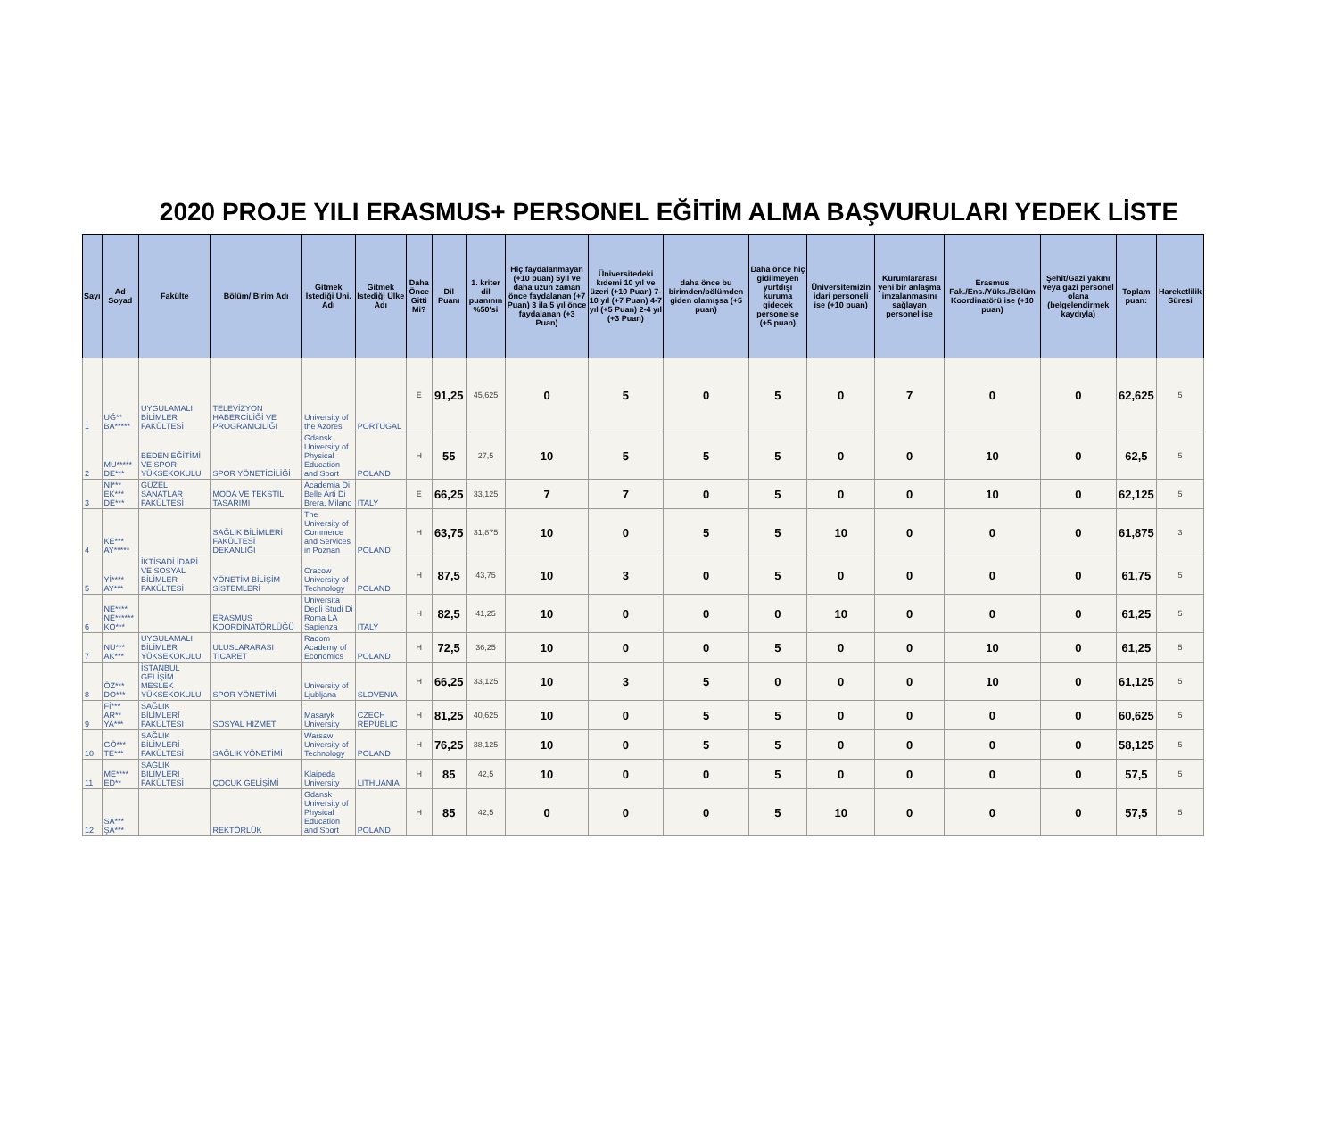2020 PROJE YILI ERASMUS+ PERSONEL EĞİTİM ALMA BAŞVURULARI YEDEK LİSTE
| Sayı | Ad Soyad | Fakülte | Bölüm/ Birim Adı | Gitmek İstediği Üni. Adı | Gitmek İstediği Ülke Adı | Daha Önce Gitti Mi? | Dil Puanı | 1. kriter dil puanının %50'si | Hiç faydalanmayan (+10 puan) 5yıl ve daha uzun zaman önce faydalanan (+7 Puan) 3 ila 5 yıl önce faydalanan (+3 Puan) | Üniversitedeki kıdemi 10 yıl ve üzeri (+10 Puan) 7-10 yıl (+7 Puan) 4-7 yıl (+5 Puan) 2-4 yıl (+3 Puan) | daha önce bu birimden/bölümden giden olamışsa (+5 puan) | Daha önce hiç gidilmeyen yurtdışı kuruma gidecek personelse (+5 puan) | Üniversitemizin idari personeli ise (+10 puan) | Kurumlararası yeni bir anlaşma imzalanmasını sağlayan personel ise | Erasmus Fak./Ens./Yüks./Bölüm Koordinatörü ise (+10 puan) | Şehit/Gazi yakını veya gazi personel olana (belgelendirmek kaydıyla) | Toplam puan: | Hareketlilik Süresi |
| --- | --- | --- | --- | --- | --- | --- | --- | --- | --- | --- | --- | --- | --- | --- | --- | --- | --- | --- |
| 1 | UĞ** BA***** | UYGULAMALI BİLİMLER FAKÜLTESİ | TELEVİZYON HABERCİLİĞİ VE PROGRAMCILIĞI | University of the Azores | PORTUGAL | E | 91,25 | 45,625 | 0 | 5 | 0 | 5 | 0 | 7 | 0 | 0 | 62,625 | 5 |
| 2 | MU***** DE*** | BEDEN EĞİTİMİ VE SPOR YÜKSEKOKULU | SPOR YÖNETİCİLİĞİ | Gdansk University of Physical Education and Sport | POLAND | H | 55 | 27,5 | 10 | 5 | 5 | 5 | 0 | 0 | 10 | 0 | 62,5 | 5 |
| 3 | Nİ*** EK*** DE*** | GÜZEL SANATLAR FAKÜLTESİ | MODA VE TEKSTİL TASARIMI | Academia Di Belle Arti Di Brera, Milano | ITALY | E | 66,25 | 33,125 | 7 | 7 | 0 | 5 | 0 | 0 | 10 | 0 | 62,125 | 5 |
| 4 | KE*** AY***** | | SAĞLIK BİLİMLERİ FAKÜLTESİ DEKANLIĞI | The University of Commerce and Services in Poznan | POLAND | H | 63,75 | 31,875 | 10 | 0 | 5 | 5 | 10 | 0 | 0 | 0 | 61,875 | 3 |
| 5 | Yİ**** AY*** | İKTİSADİ İDARİ VE SOSYAL BİLİMLER FAKÜLTESİ | YÖNETİM BİLİŞİM SİSTEMLERİ | Cracow University of Technology | POLAND | H | 87,5 | 43,75 | 10 | 3 | 0 | 5 | 0 | 0 | 0 | 0 | 61,75 | 5 |
| 6 | NE**** NE****** KO*** | | ERASMUS KOORDİNATÖRLÜĞÜ | Universita Degli Studi Di Roma LA Sapienza | ITALY | H | 82,5 | 41,25 | 10 | 0 | 0 | 0 | 10 | 0 | 0 | 0 | 61,25 | 5 |
| 7 | NU*** AK*** | UYGULAMALI BİLİMLER YÜKSEKOKULU | ULUSLARARASI TİCARET | Radom Academy of Economics | POLAND | H | 72,5 | 36,25 | 10 | 0 | 0 | 5 | 0 | 0 | 10 | 0 | 61,25 | 5 |
| 8 | ÖZ*** DO*** | İSTANBUL GELİŞİM MESLEK YÜKSEKOKULU | SPOR YÖNETİMİ | University of Ljubljana | SLOVENIA | H | 66,25 | 33,125 | 10 | 3 | 5 | 0 | 0 | 0 | 10 | 0 | 61,125 | 5 |
| 9 | Fİ*** AR** YA*** | SAĞLIK BİLİMLERİ FAKÜLTESİ | SOSYAL HİZMET | Masaryk University | CZECH REPUBLIC | H | 81,25 | 40,625 | 10 | 0 | 5 | 5 | 0 | 0 | 0 | 0 | 60,625 | 5 |
| 10 | GÖ*** TE*** | SAĞLIK BİLİMLERİ FAKÜLTESİ | SAĞLIK YÖNETİMİ | Warsaw University of Technology | POLAND | H | 76,25 | 38,125 | 10 | 0 | 5 | 5 | 0 | 0 | 0 | 0 | 58,125 | 5 |
| 11 | ME**** ED** | SAĞLIK BİLİMLERİ FAKÜLTESİ | ÇOCUK GELİŞİMİ | Klaipeda University | LITHUANIA | H | 85 | 42,5 | 10 | 0 | 0 | 5 | 0 | 0 | 0 | 0 | 57,5 | 5 |
| 12 | SA*** ŞA*** | | REKTÖRLÜK | Gdansk University of Physical Education and Sport | POLAND | H | 85 | 42,5 | 0 | 0 | 0 | 5 | 10 | 0 | 0 | 0 | 57,5 | 5 |